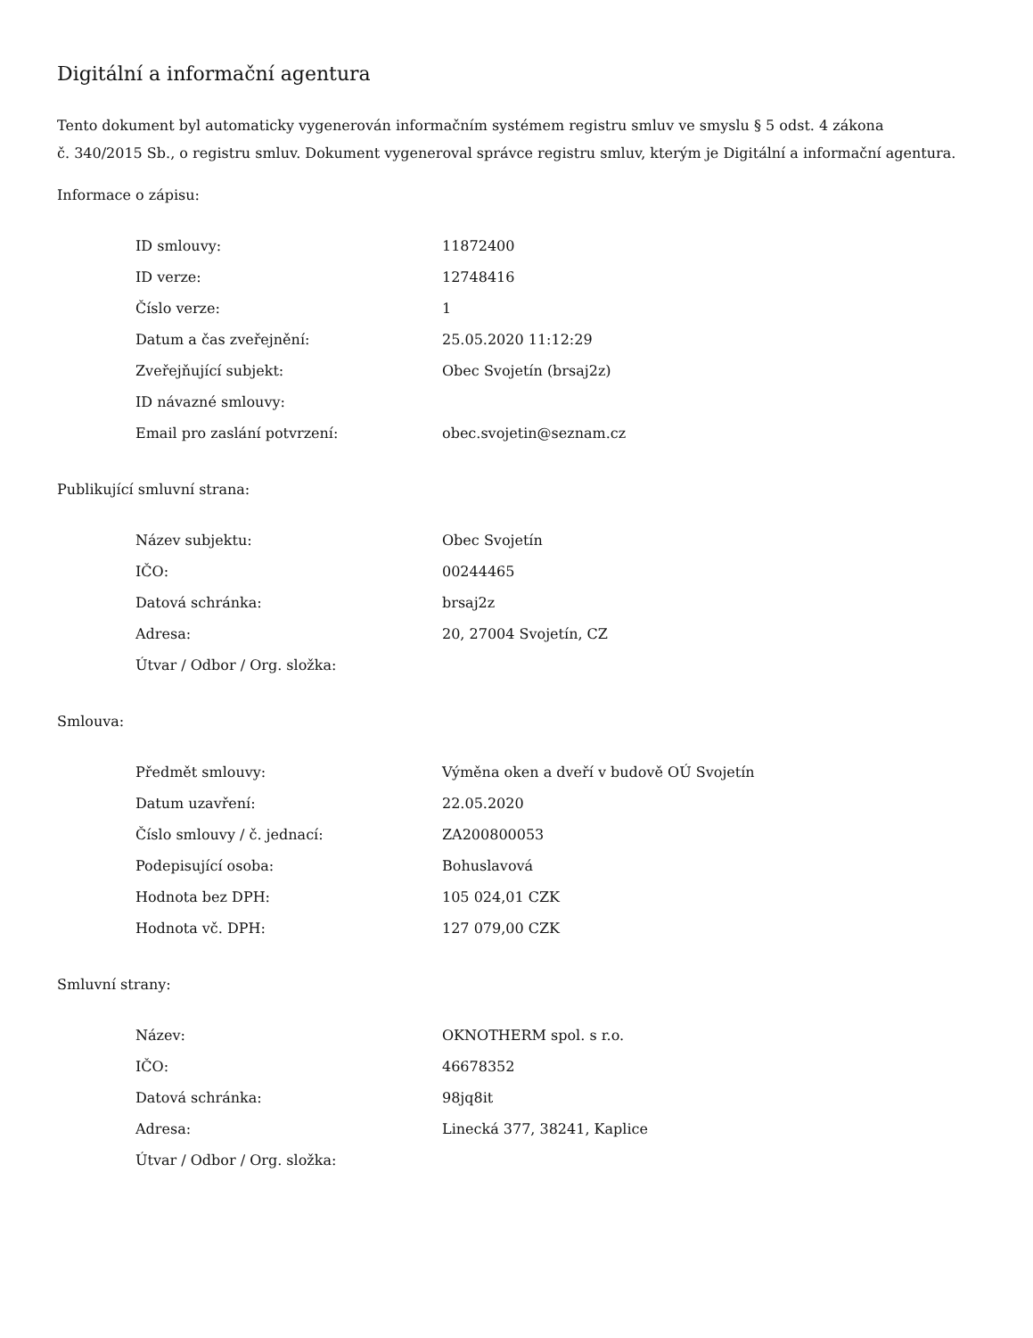Digitální a informační agentura
Tento dokument byl automaticky vygenerován informačním systémem registru smluv ve smyslu § 5 odst. 4 zákona
č. 340/2015 Sb., o registru smluv. Dokument vygeneroval správce registru smluv, kterým je Digitální a informační agentura.
Informace o zápisu:
| ID smlouvy: | 11872400 |
| ID verze: | 12748416 |
| Číslo verze: | 1 |
| Datum a čas zveřejnění: | 25.05.2020 11:12:29 |
| Zveřejňující subjekt: | Obec Svojetín (brsaj2z) |
| ID návazné smlouvy: | |
| Email pro zaslání potvrzení: | obec.svojetin@seznam.cz |
Publikující smluvní strana:
| Název subjektu: | Obec Svojetín |
| IČO: | 00244465 |
| Datová schránka: | brsaj2z |
| Adresa: | 20, 27004 Svojetín, CZ |
| Útvar / Odbor / Org. složka: | |
Smlouva:
| Předmět smlouvy: | Výměna oken a dveří v budově OÚ Svojetín |
| Datum uzavření: | 22.05.2020 |
| Číslo smlouvy / č. jednací: | ZA200800053 |
| Podepisující osoba: | Bohuslavová |
| Hodnota bez DPH: | 105 024,01 CZK |
| Hodnota vč. DPH: | 127 079,00 CZK |
Smluvní strany:
| Název: | OKNOTHERM spol. s r.o. |
| IČO: | 46678352 |
| Datová schránka: | 98jq8it |
| Adresa: | Linecká 377, 38241, Kaplice |
| Útvar / Odbor / Org. složka: | |